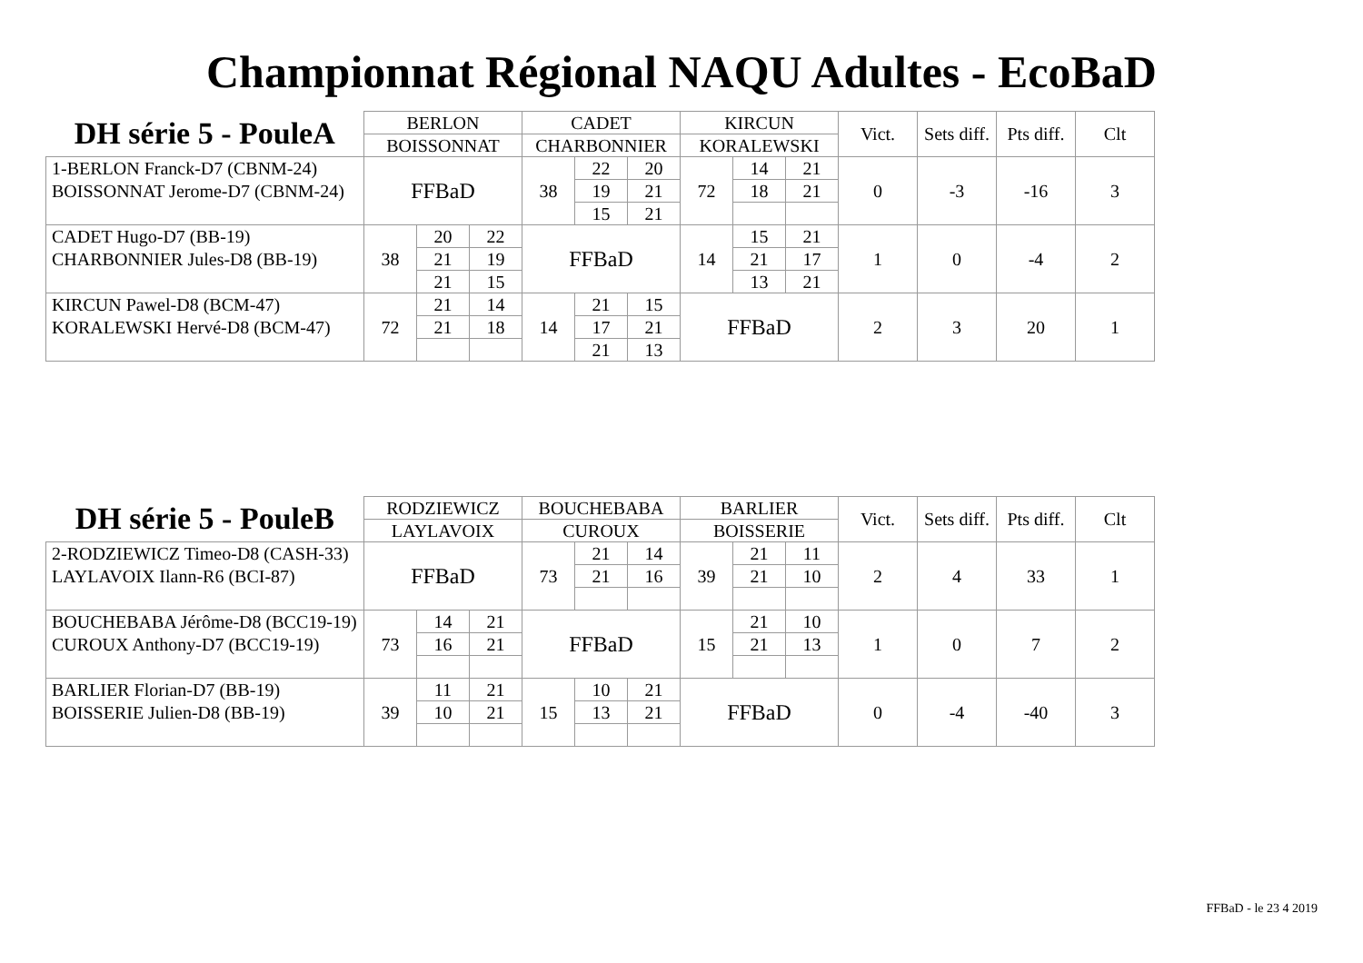Championnat Régional NAQU Adultes - EcoBaD
| DH série 5 - PouleA | BERLON | | | CADET | | | KIRCUN | | | Vict. | Sets diff. | Pts diff. | Clt |
| --- | --- | --- | --- | --- | --- | --- | --- | --- | --- | --- | --- | --- | --- |
| | BOISSONNAT | | | CHARBONNIER | | | KORALEWSKI | | | | | | |
| 1-BERLON Franck-D7 (CBNM-24) | FFBaD | | | 38 | 22 | 20 | 72 | 14 | 21 | 0 | -3 | -16 | 3 |
| BOISSONNAT Jerome-D7 (CBNM-24) | | | | | 19 | 21 | | 18 | 21 | | | | |
| | | | | | 15 | 21 | | | | | | | |
| CADET Hugo-D7 (BB-19) | 38 | 20 | 22 | FFBaD | | | 14 | 15 | 21 | 1 | 0 | -4 | 2 |
| CHARBONNIER Jules-D8 (BB-19) | | 21 | 19 | | | | | 21 | 17 | | | | |
| | | 21 | 15 | | | | | 13 | 21 | | | | |
| KIRCUN Pawel-D8 (BCM-47) | 72 | 21 | 14 | 14 | 21 | 15 | FFBaD | | | 2 | 3 | 20 | 1 |
| KORALEWSKI Hervé-D8 (BCM-47) | | 21 | 18 | | 17 | 21 | | | | | | | |
| | | | | | 21 | 13 | | | | | | | |
| DH série 5 - PouleB | RODZIEWICZ | | | BOUCHEBABA | | | BARLIER | | | Vict. | Sets diff. | Pts diff. | Clt |
| --- | --- | --- | --- | --- | --- | --- | --- | --- | --- | --- | --- | --- | --- |
| | LAYLAVOIX | | | CUROUX | | | BOISSERIE | | | | | | |
| 2-RODZIEWICZ Timeo-D8 (CASH-33) | FFBaD | | | 73 | 21 | 14 | 39 | 21 | 11 | 2 | 4 | 33 | 1 |
| LAYLAVOIX Ilann-R6 (BCI-87) | | | | | 21 | 16 | | 21 | 10 | | | | |
| BOUCHEBABA Jérôme-D8 (BCC19-19) | 73 | 14 | 21 | FFBaD | | | 15 | 21 | 10 | 1 | 0 | 7 | 2 |
| CUROUX Anthony-D7 (BCC19-19) | | 16 | 21 | | | | | 21 | 13 | | | | |
| BARLIER Florian-D7 (BB-19) | 39 | 11 | 21 | 15 | 10 | 21 | FFBaD | | | 0 | -4 | -40 | 3 |
| BOISSERIE Julien-D8 (BB-19) | | 10 | 21 | | 13 | 21 | | | | | | | |
FFBaD - le 23 4 2019